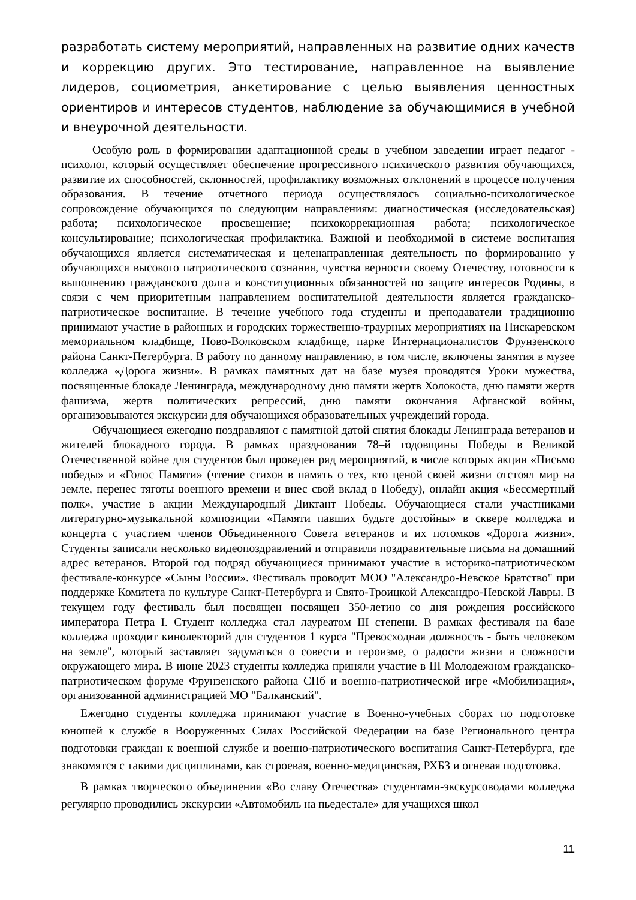разработать систему мероприятий, направленных на развитие одних качеств и коррекцию других. Это тестирование, направленное на выявление лидеров, социометрия, анкетирование с целью выявления ценностных ориентиров и интересов студентов, наблюдение за обучающимися в учебной и внеурочной деятельности.
Особую роль в формировании адаптационной среды в учебном заведении играет педагог - психолог, который осуществляет обеспечение прогрессивного психического развития обучающихся, развитие их способностей, склонностей, профилактику возможных отклонений в процессе получения образования. В течение отчетного периода осуществлялось социально-психологическое сопровождение обучающихся по следующим направлениям: диагностическая (исследовательская) работа; психологическое просвещение; психокоррекционная работа; психологическое консультирование; психологическая профилактика. Важной и необходимой в системе воспитания обучающихся является систематическая и целенаправленная деятельность по формированию у обучающихся высокого патриотического сознания, чувства верности своему Отечеству, готовности к выполнению гражданского долга и конституционных обязанностей по защите интересов Родины, в связи с чем приоритетным направлением воспитательной деятельности является гражданско-патриотическое воспитание. В течение учебного года студенты и преподаватели традиционно принимают участие в районных и городских торжественно-траурных мероприятиях на Пискаревском мемориальном кладбище, Ново-Волковском кладбище, парке Интернационалистов Фрунзенского района Санкт-Петербурга. В работу по данному направлению, в том числе, включены занятия в музее колледжа «Дорога жизни». В рамках памятных дат на базе музея проводятся Уроки мужества, посвященные блокаде Ленинграда, международному дню памяти жертв Холокоста, дню памяти жертв фашизма, жертв политических репрессий, дню памяти окончания Афганской войны, организовываются экскурсии для обучающихся образовательных учреждений города.
Обучающиеся ежегодно поздравляют с памятной датой снятия блокады Ленинграда ветеранов и жителей блокадного города. В рамках празднования 78–й годовщины Победы в Великой Отечественной войне для студентов был проведен ряд мероприятий, в числе которых акции «Письмо победы» и «Голос Памяти» (чтение стихов в память о тех, кто ценой своей жизни отстоял мир на земле, перенес тяготы военного времени и внес свой вклад в Победу), онлайн акция «Бессмертный полк», участие в акции Международный Диктант Победы. Обучающиеся стали участниками литературно-музыкальной композиции «Памяти павших будьте достойны» в сквере колледжа и концерта с участием членов Объединенного Совета ветеранов и их потомков «Дорога жизни». Студенты записали несколько видеопоздравлений и отправили поздравительные письма на домашний адрес ветеранов. Второй год подряд обучающиеся принимают участие в историко-патриотическом фестивале-конкурсе «Сыны России». Фестиваль проводит МОО "Александро-Невское Братство" при поддержке Комитета по культуре Санкт-Петербурга и Свято-Троицкой Александро-Невской Лавры. В текущем году фестиваль был посвящен посвящен 350-летию со дня рождения российского императора Петра I. Студент колледжа стал лауреатом III степени. В рамках фестиваля на базе колледжа проходит кинолекторий для студентов 1 курса "Превосходная должность - быть человеком на земле", который заставляет задуматься о совести и героизме, о радости жизни и сложности окружающего мира. В июне 2023 студенты колледжа приняли участие в III Молодежном гражданско-патриотическом форуме Фрунзенского района СПб и военно-патриотической игре «Мобилизация», организованной администрацией МО "Балканский".
Ежегодно студенты колледжа принимают участие в Военно-учебных сборах по подготовке юношей к службе в Вооруженных Силах Российской Федерации на базе Регионального центра подготовки граждан к военной службе и военно-патриотического воспитания Санкт-Петербурга, где знакомятся с такими дисциплинами, как строевая, военно-медицинская, РХБЗ и огневая подготовка.
В рамках творческого объединения «Во славу Отечества» студентами-экскурсоводами колледжа регулярно проводились экскурсии «Автомобиль на пьедестале» для учащихся школ
11